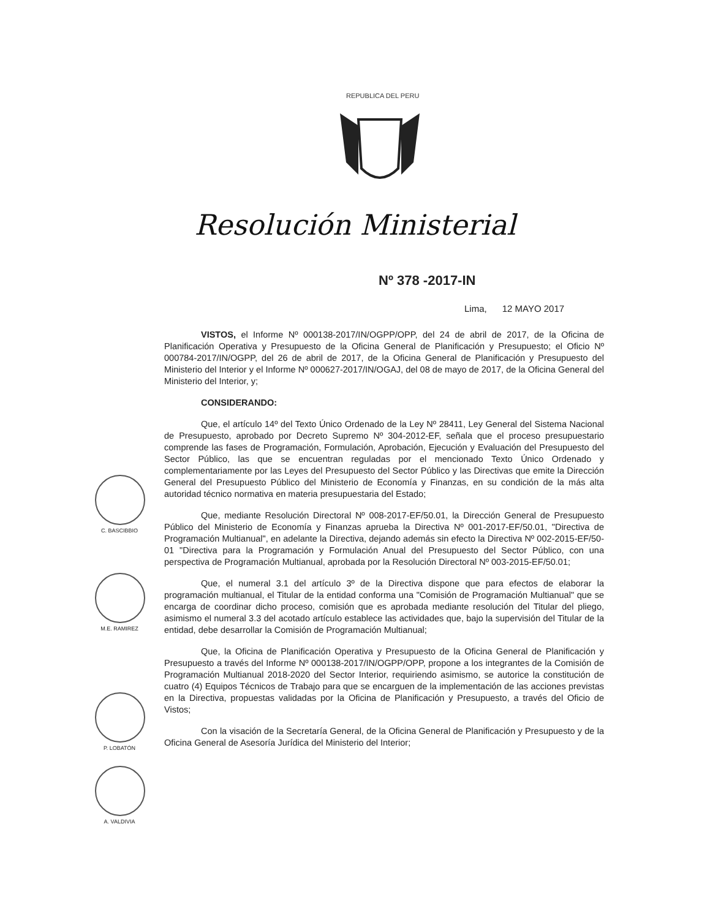REPUBLICA DEL PERU
Resolución Ministerial
Nº 378 -2017-IN
Lima, 12 MAYO 2017
VISTOS, el Informe Nº 000138-2017/IN/OGPP/OPP, del 24 de abril de 2017, de la Oficina de Planificación Operativa y Presupuesto de la Oficina General de Planificación y Presupuesto; el Oficio Nº 000784-2017/IN/OGPP, del 26 de abril de 2017, de la Oficina General de Planificación y Presupuesto del Ministerio del Interior y el Informe Nº 000627-2017/IN/OGAJ, del 08 de mayo de 2017, de la Oficina General del Ministerio del Interior, y;
CONSIDERANDO:
Que, el artículo 14º del Texto Único Ordenado de la Ley Nº 28411, Ley General del Sistema Nacional de Presupuesto, aprobado por Decreto Supremo Nº 304-2012-EF, señala que el proceso presupuestario comprende las fases de Programación, Formulación, Aprobación, Ejecución y Evaluación del Presupuesto del Sector Público, las que se encuentran reguladas por el mencionado Texto Único Ordenado y complementariamente por las Leyes del Presupuesto del Sector Público y las Directivas que emite la Dirección General del Presupuesto Público del Ministerio de Economía y Finanzas, en su condición de la más alta autoridad técnico normativa en materia presupuestaria del Estado;
Que, mediante Resolución Directoral Nº 008-2017-EF/50.01, la Dirección General de Presupuesto Público del Ministerio de Economía y Finanzas aprueba la Directiva Nº 001-2017-EF/50.01, "Directiva de Programación Multianual", en adelante la Directiva, dejando además sin efecto la Directiva Nº 002-2015-EF/50-01 "Directiva para la Programación y Formulación Anual del Presupuesto del Sector Público, con una perspectiva de Programación Multianual, aprobada por la Resolución Directoral Nº 003-2015-EF/50.01;
Que, el numeral 3.1 del artículo 3º de la Directiva dispone que para efectos de elaborar la programación multianual, el Titular de la entidad conforma una "Comisión de Programación Multianual" que se encarga de coordinar dicho proceso, comisión que es aprobada mediante resolución del Titular del pliego, asimismo el numeral 3.3 del acotado artículo establece las actividades que, bajo la supervisión del Titular de la entidad, debe desarrollar la Comisión de Programación Multianual;
Que, la Oficina de Planificación Operativa y Presupuesto de la Oficina General de Planificación y Presupuesto a través del Informe Nº 000138-2017/IN/OGPP/OPP, propone a los integrantes de la Comisión de Programación Multianual 2018-2020 del Sector Interior, requiriendo asimismo, se autorice la constitución de cuatro (4) Equipos Técnicos de Trabajo para que se encarguen de la implementación de las acciones previstas en la Directiva, propuestas validadas por la Oficina de Planificación y Presupuesto, a través del Oficio de Vistos;
Con la visación de la Secretaría General, de la Oficina General de Planificación y Presupuesto y de la Oficina General de Asesoría Jurídica del Ministerio del Interior;
C. BASCIBBIO
M.E. RAMIREZ
P. LOBATÓN
A. VALDIVIA